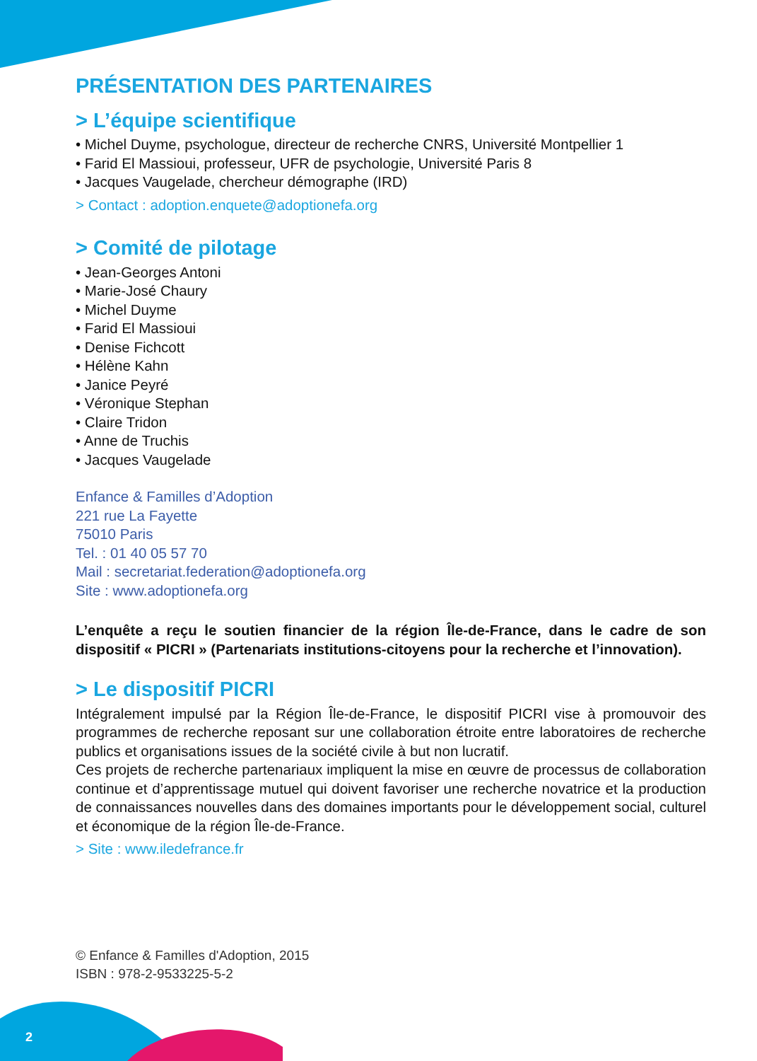PRÉSENTATION DES PARTENAIRES
> L’équipe scientifique
• Michel Duyme, psychologue, directeur de recherche CNRS, Université Montpellier 1
• Farid El Massioui, professeur, UFR de psychologie, Université Paris 8
• Jacques Vaugelade, chercheur démographe (IRD)
> Contact : adoption.enquete@adoptionefa.org
> Comité de pilotage
• Jean-Georges Antoni
• Marie-José Chaury
• Michel Duyme
• Farid El Massioui
• Denise Fichcott
• Hélène Kahn
• Janice Peyré
• Véronique Stephan
• Claire Tridon
• Anne de Truchis
• Jacques Vaugelade
Enfance & Familles d’Adoption
221 rue La Fayette
75010 Paris
Tel. : 01 40 05 57 70
Mail : secretariat.federation@adoptionefa.org
Site : www.adoptionefa.org
L’enquête a reçu le soutien financier de la région Île-de-France, dans le cadre de son dispositif « PICRI » (Partenariats institutions-citoyens pour la recherche et l’innovation).
> Le dispositif PICRI
Intégralement impulsé par la Région Île-de-France, le dispositif PICRI vise à promouvoir des programmes de recherche reposant sur une collaboration étroite entre laboratoires de recherche publics et organisations issues de la société civile à but non lucratif.
Ces projets de recherche partenariaux impliquent la mise en œuvre de processus de collaboration continue et d’apprentissage mutuel qui doivent favoriser une recherche novatrice et la production de connaissances nouvelles dans des domaines importants pour le développement social, culturel et économique de la région Île-de-France.
> Site : www.iledefrance.fr
© Enfance & Familles d'Adoption, 2015
ISBN : 978-2-9533225-5-2
2